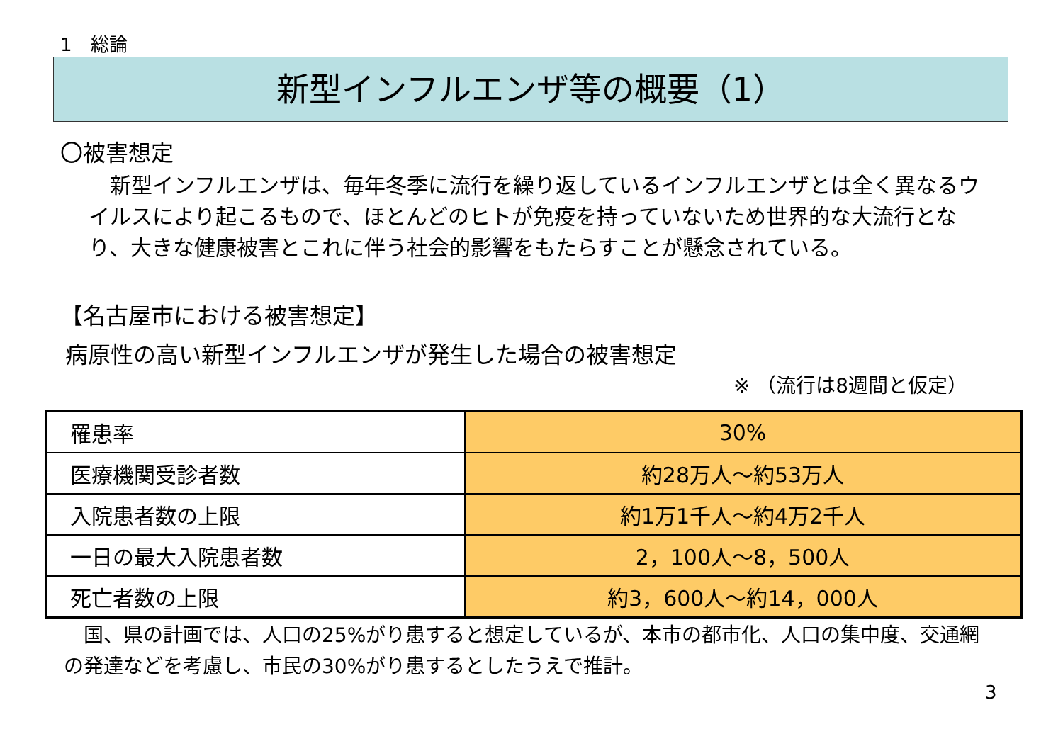1　総論
新型インフルエンザ等の概要（1）
〇被害想定
　新型インフルエンザは、毎年冬季に流行を繰り返しているインフルエンザとは全く異なるウイルスにより起こるもので、ほとんどのヒトが免疫を持っていないため世界的な大流行となり、大きな健康被害とこれに伴う社会的影響をもたらすことが懸念されている。
【名古屋市における被害想定】
病原性の高い新型インフルエンザが発生した場合の被害想定
※ （流行は8週間と仮定）
| 罹患率 | 30% |
| 医療機関受診者数 | 約28万人～約53万人 |
| 入院患者数の上限 | 約1万1千人～約4万2千人 |
| 一日の最大入院患者数 | 2，100人～8，500人 |
| 死亡者数の上限 | 約3，600人～約14，000人 |
　国、県の計画では、人口の25%がり患すると想定しているが、本市の都市化、人口の集中度、交通網の発達などを考慮し、市民の30%がり患するとしたうえで推計。
3